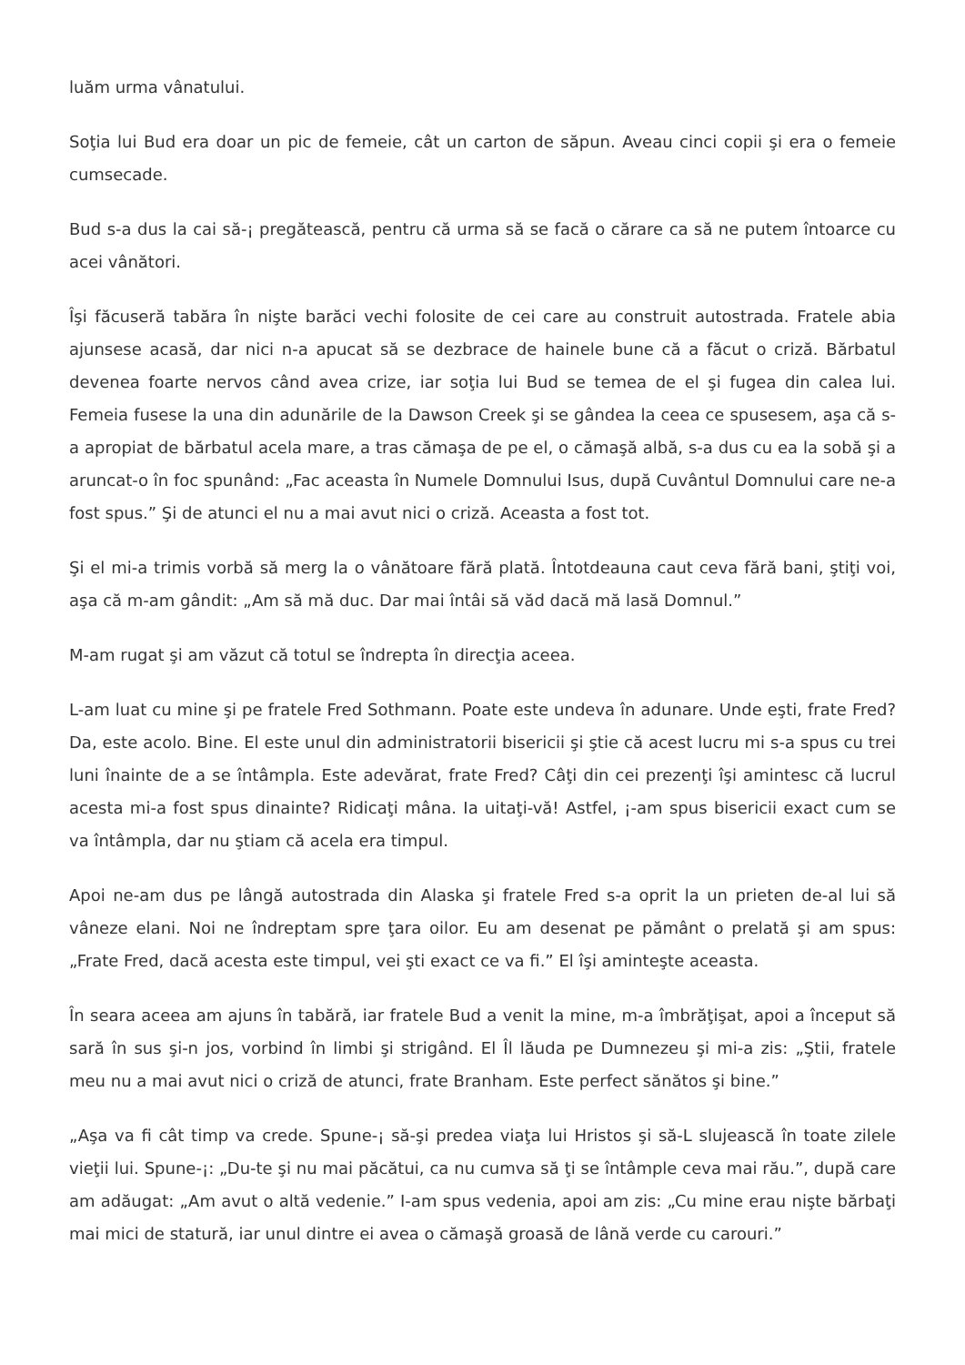luăm urma vânatului.
Soţia lui Bud era doar un pic de femeie, cât un carton de săpun. Aveau cinci copii şi era o femeie cumsecade.
Bud s-a dus la cai să-¡ pregătească, pentru că urma să se facă o cărare ca să ne putem întoarce cu acei vânători.
Îşi făcuseră tabăra în nişte barăci vechi folosite de cei care au construit autostrada. Fratele abia ajunsese acasă, dar nici n-a apucat să se dezbrace de hainele bune că a făcut o criză. Bărbatul devenea foarte nervos când avea crize, iar soţia lui Bud se temea de el şi fugea din calea lui. Femeia fusese la una din adunările de la Dawson Creek şi se gândea la ceea ce spusesem, aşa că s-a apropiat de bărbatul acela mare, a tras cămaşa de pe el, o cămaşă albă, s-a dus cu ea la sobă şi a aruncat-o în foc spunând: „Fac aceasta în Numele Domnului Isus, după Cuvântul Domnului care ne-a fost spus.” Şi de atunci el nu a mai avut nici o criză. Aceasta a fost tot.
Şi el mi-a trimis vorbă să merg la o vânătoare fără plată. Întotdeauna caut ceva fără bani, ştiţi voi, aşa că m-am gândit: „Am să mă duc. Dar mai întâi să văd dacă mă lasă Domnul.”
M-am rugat şi am văzut că totul se îndrepta în direcţia aceea.
L-am luat cu mine şi pe fratele Fred Sothmann. Poate este undeva în adunare. Unde eşti, frate Fred? Da, este acolo. Bine. El este unul din administratorii bisericii şi ştie că acest lucru mi s-a spus cu trei luni înainte de a se întâmpla. Este adevărat, frate Fred? Câţi din cei prezenţi îşi amintesc că lucrul acesta mi-a fost spus dinainte? Ridicaţi mâna. Ia uitaţi-vă! Astfel, ¡-am spus bisericii exact cum se va întâmpla, dar nu ştiam că acela era timpul.
Apoi ne-am dus pe lângă autostrada din Alaska şi fratele Fred s-a oprit la un prieten de-al lui să vâneze elani. Noi ne îndreptam spre ţara oilor. Eu am desenat pe pământ o prelată şi am spus: „Frate Fred, dacă acesta este timpul, vei şti exact ce va fi.” El îşi aminteşte aceasta.
În seara aceea am ajuns în tabără, iar fratele Bud a venit la mine, m-a îmbrăţişat, apoi a început să sară în sus şi-n jos, vorbind în limbi şi strigând. El Îl lăuda pe Dumnezeu şi mi-a zis: „Ştii, fratele meu nu a mai avut nici o criză de atunci, frate Branham. Este perfect sănătos şi bine.”
„Aşa va fi cât timp va crede. Spune-¡ să-şi predea viaţa lui Hristos şi să-L slujească în toate zilele vieţii lui. Spune-¡: „Du-te şi nu mai păcătui, ca nu cumva să ţi se întâmple ceva mai rău.”, după care am adăugat: „Am avut o altă vedenie.” I-am spus vedenia, apoi am zis: „Cu mine erau nişte bărbaţi mai mici de statură, iar unul dintre ei avea o cămaşă groasă de lână verde cu carouri.”